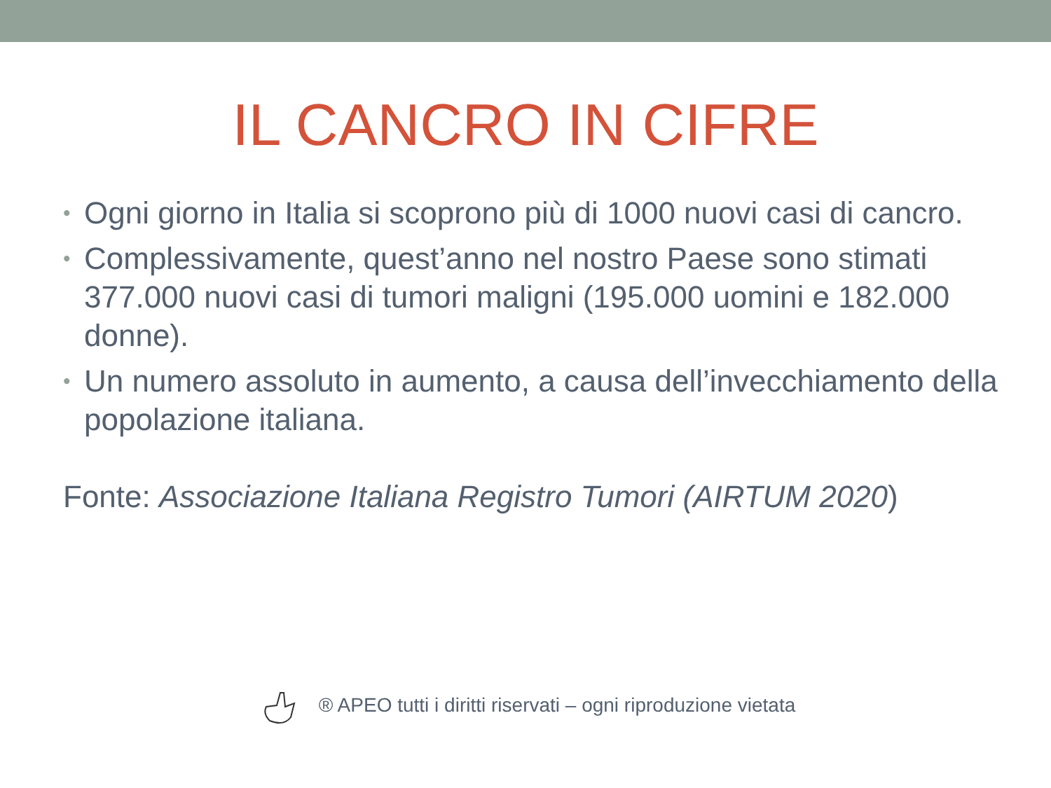IL CANCRO IN CIFRE
• Ogni giorno in Italia si scoprono più di 1000 nuovi casi di cancro.
• Complessivamente, quest’anno nel nostro Paese sono stimati 377.000 nuovi casi di tumori maligni (195.000 uomini e 182.000 donne).
• Un numero assoluto in aumento, a causa dell’invecchiamento della popolazione italiana.
Fonte: Associazione Italiana Registro Tumori (AIRTUM 2020)
® APEO tutti i diritti riservati – ogni riproduzione vietata